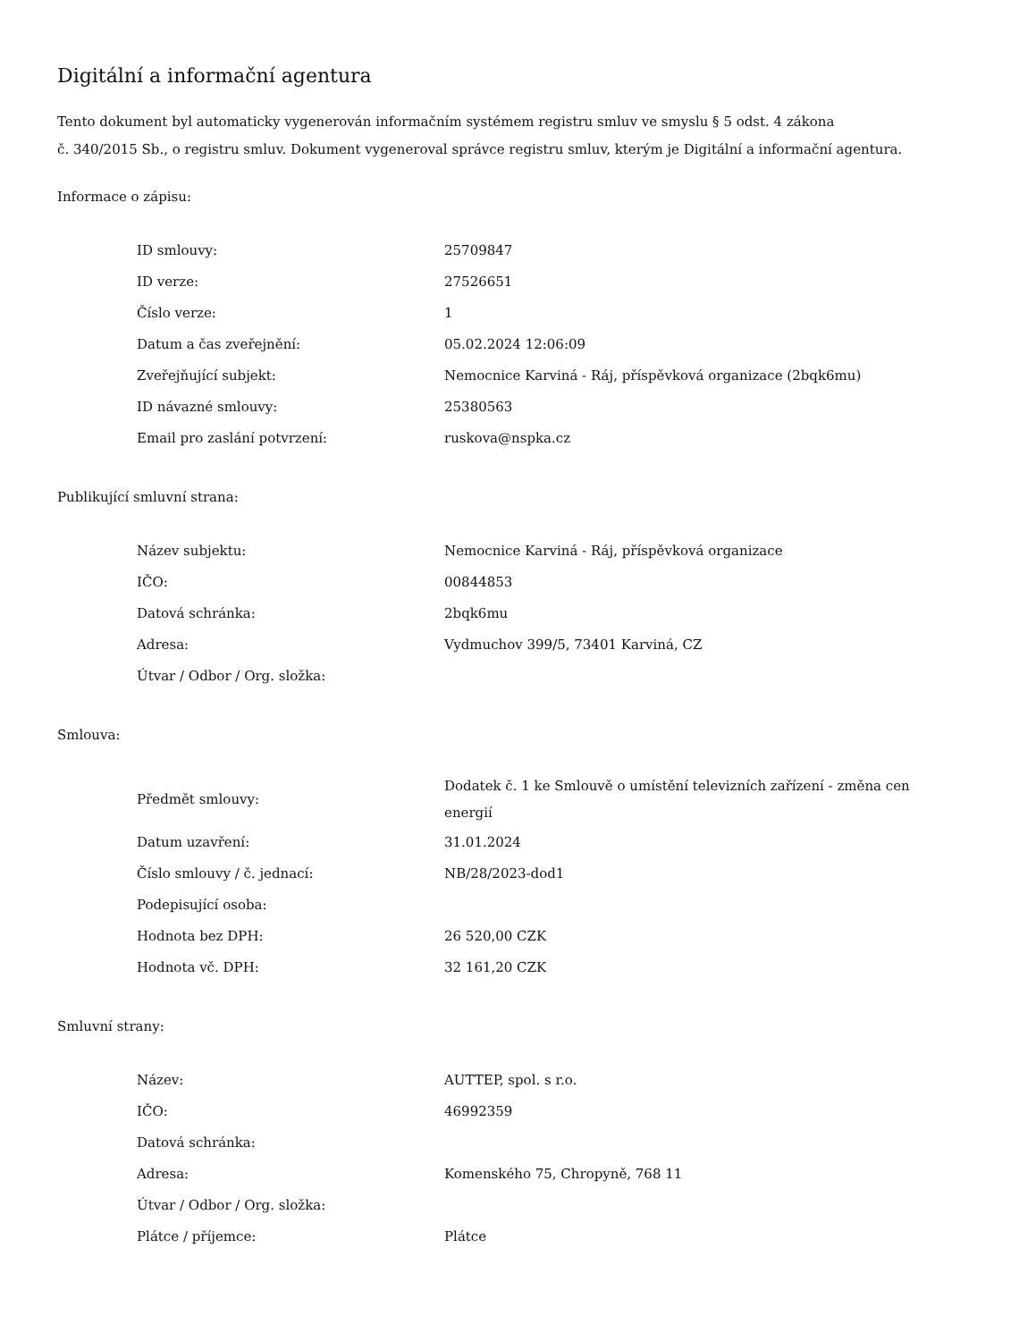Digitální a informační agentura
Tento dokument byl automaticky vygenerován informačním systémem registru smluv ve smyslu § 5 odst. 4 zákona
č. 340/2015 Sb., o registru smluv. Dokument vygeneroval správce registru smluv, kterým je Digitální a informační agentura.
Informace o zápisu:
| ID smlouvy: | 25709847 |
| ID verze: | 27526651 |
| Číslo verze: | 1 |
| Datum a čas zveřejnění: | 05.02.2024 12:06:09 |
| Zveřejňující subjekt: | Nemocnice Karviná - Ráj, příspěvková organizace (2bqk6mu) |
| ID návazné smlouvy: | 25380563 |
| Email pro zaslání potvrzení: | ruskova@nspka.cz |
Publikující smluvní strana:
| Název subjektu: | Nemocnice Karviná - Ráj, příspěvková organizace |
| IČO: | 00844853 |
| Datová schránka: | 2bqk6mu |
| Adresa: | Vydmuchov 399/5, 73401 Karviná, CZ |
| Útvar / Odbor / Org. složka: | |
Smlouva:
| Předmět smlouvy: | Dodatek č. 1 ke Smlouvě o umístění televizních zařízení - změna cen energií |
| Datum uzavření: | 31.01.2024 |
| Číslo smlouvy / č. jednací: | NB/28/2023-dod1 |
| Podepisující osoba: | |
| Hodnota bez DPH: | 26 520,00 CZK |
| Hodnota vč. DPH: | 32 161,20 CZK |
Smluvní strany:
| Název: | AUTTEP, spol. s r.o. |
| IČO: | 46992359 |
| Datová schránka: | |
| Adresa: | Komenského 75, Chropyně, 768 11 |
| Útvar / Odbor / Org. složka: | |
| Plátce / příjemce: | Plátce |